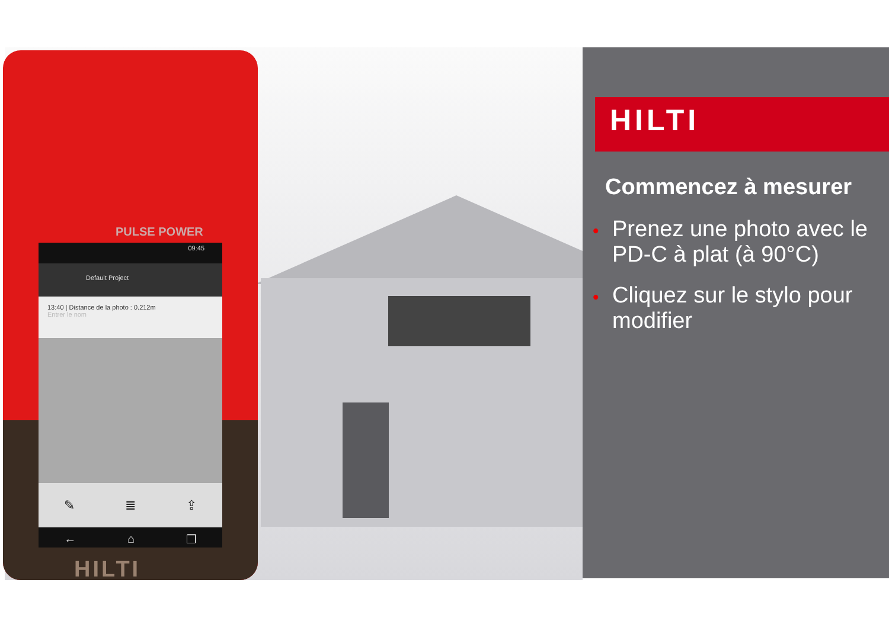PULSE POWER
09:45
Default Project
13:40 | Distance de la photo : 0.212m
Entrer le nom
✎ ≣ ⇪
← ⌂ ❐
HILTI
HILTI
Commencez à mesurer
• Prenez une photo avec le PD-C à plat (à 90°C)
• Cliquez sur le stylo pour modifier